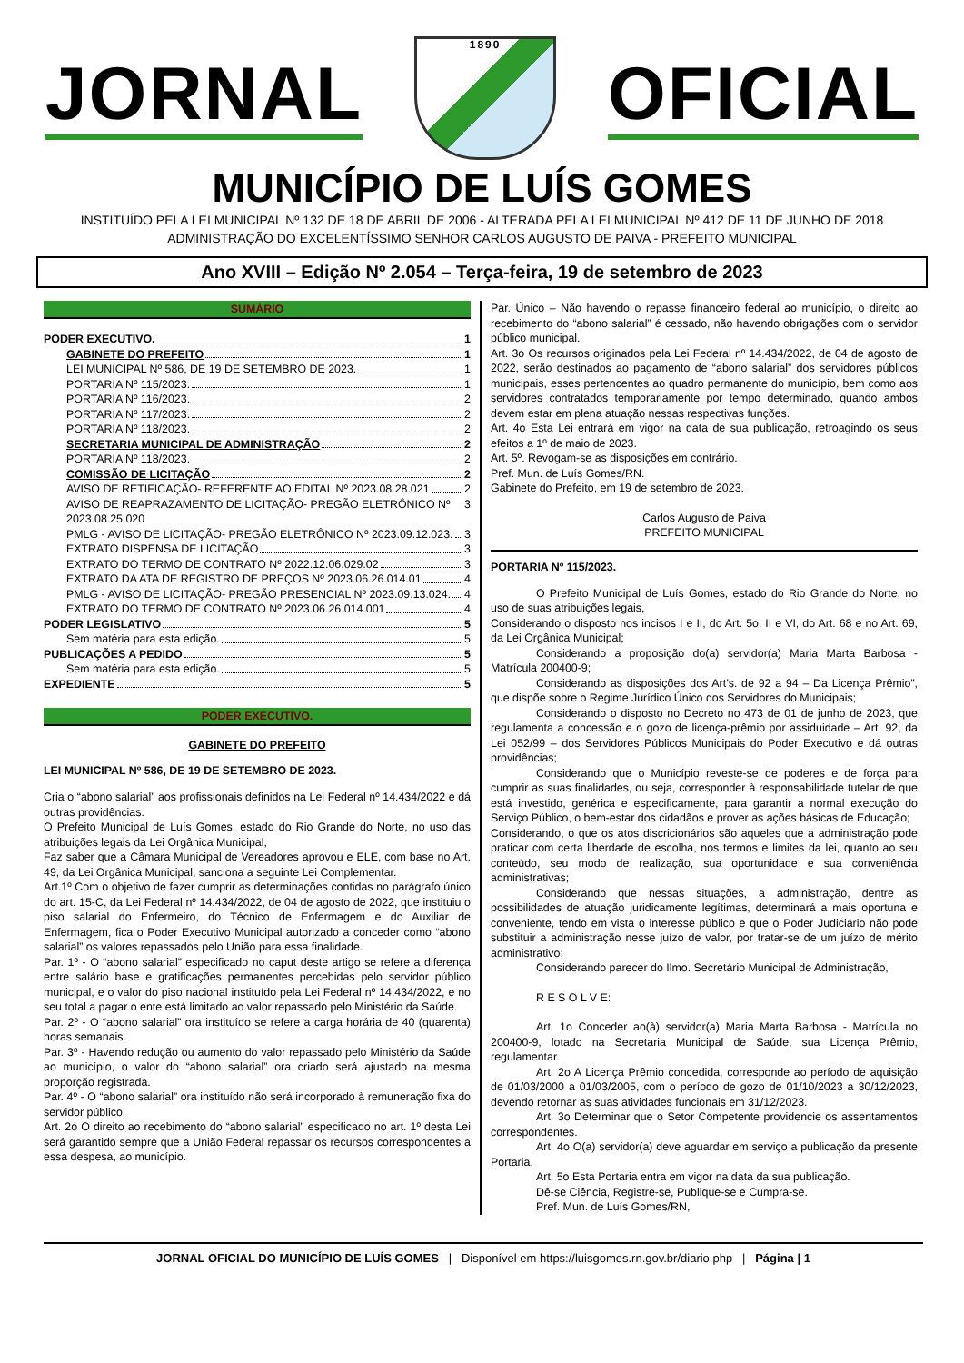JORNAL
1890
OFICIAL
MUNICÍPIO DE LUÍS GOMES
INSTITUÍDO PELA LEI MUNICIPAL Nº 132 DE 18 DE ABRIL DE 2006 - ALTERADA PELA LEI MUNICIPAL Nº 412 DE 11 DE JUNHO DE 2018
ADMINISTRAÇÃO DO EXCELENTÍSSIMO SENHOR CARLOS AUGUSTO DE PAIVA - PREFEITO MUNICIPAL
Ano XVIII – Edição Nº 2.054 – Terça-feira, 19 de setembro de 2023
SUMÁRIO
PODER EXECUTIVO. 1
GABINETE DO PREFEITO 1
LEI MUNICIPAL Nº 586, DE 19 DE SETEMBRO DE 2023. 1
PORTARIA Nº 115/2023. 1
PORTARIA Nº 116/2023. 2
PORTARIA Nº 117/2023. 2
PORTARIA Nº 118/2023. 2
SECRETARIA MUNICIPAL DE ADMINISTRAÇÃO 2
PORTARIA Nº 118/2023. 2
COMISSÃO DE LICITAÇÃO 2
AVISO DE RETIFICAÇÃO- REFERENTE AO EDITAL Nº 2023.08.28.021 2
AVISO DE REAPRAZAMENTO DE LICITAÇÃO- PREGÃO ELETRÔNICO Nº 2023.08.25.020 3
PMLG - AVISO DE LICITAÇÃO- PREGÃO ELETRÔNICO Nº 2023.09.12.023. 3
EXTRATO DISPENSA DE LICITAÇÃO 3
EXTRATO DO TERMO DE CONTRATO Nº 2022.12.06.029.02 3
EXTRATO DA ATA DE REGISTRO DE PREÇOS Nº 2023.06.26.014.01 4
PMLG - AVISO DE LICITAÇÃO- PREGÃO PRESENCIAL Nº 2023.09.13.024. 4
EXTRATO DO TERMO DE CONTRATO Nº 2023.06.26.014.001 4
PODER LEGISLATIVO 5
Sem matéria para esta edição. 5
PUBLICAÇÕES A PEDIDO 5
Sem matéria para esta edição. 5
EXPEDIENTE 5
PODER EXECUTIVO.
GABINETE DO PREFEITO
LEI MUNICIPAL Nº 586, DE 19 DE SETEMBRO DE 2023.
Cria o “abono salarial” aos profissionais definidos na Lei Federal nº 14.434/2022 e dá outras providências.
O Prefeito Municipal de Luís Gomes, estado do Rio Grande do Norte, no uso das atribuições legais da Lei Orgânica Municipal,
Faz saber que a Câmara Municipal de Vereadores aprovou e ELE, com base no Art. 49, da Lei Orgânica Municipal, sanciona a seguinte Lei Complementar.
Art.1º Com o objetivo de fazer cumprir as determinações contidas no parágrafo único do art. 15-C, da Lei Federal nº 14.434/2022, de 04 de agosto de 2022, que instituiu o piso salarial do Enfermeiro, do Técnico de Enfermagem e do Auxiliar de Enfermagem, fica o Poder Executivo Municipal autorizado a conceder como “abono salarial” os valores repassados pelo União para essa finalidade.
Par. 1º - O “abono salarial” especificado no caput deste artigo se refere a diferença entre salário base e gratificações permanentes percebidas pelo servidor público municipal, e o valor do piso nacional instituído pela Lei Federal nº 14.434/2022, e no seu total a pagar o ente está limitado ao valor repassado pelo Ministério da Saúde.
Par. 2º - O “abono salarial” ora instituído se refere a carga horária de 40 (quarenta) horas semanais.
Par. 3º - Havendo redução ou aumento do valor repassado pelo Ministério da Saúde ao município, o valor do “abono salarial” ora criado será ajustado na mesma proporção registrada.
Par. 4º - O “abono salarial” ora instituído não será incorporado à remuneração fixa do servidor público.
Art. 2o O direito ao recebimento do “abono salarial” especificado no art. 1º desta Lei será garantido sempre que a União Federal repassar os recursos correspondentes a essa despesa, ao município.
Par. Único – Não havendo o repasse financeiro federal ao município, o direito ao recebimento do “abono salarial” é cessado, não havendo obrigações com o servidor público municipal.
Art. 3o Os recursos originados pela Lei Federal nº 14.434/2022, de 04 de agosto de 2022, serão destinados ao pagamento de “abono salarial” dos servidores públicos municipais, esses pertencentes ao quadro permanente do município, bem como aos servidores contratados temporariamente por tempo determinado, quando ambos devem estar em plena atuação nessas respectivas funções.
Art. 4o Esta Lei entrará em vigor na data de sua publicação, retroagindo os seus efeitos a 1º de maio de 2023.
Art. 5º. Revogam-se as disposições em contrário.
Pref. Mun. de Luís Gomes/RN.
Gabinete do Prefeito, em 19 de setembro de 2023.
Carlos Augusto de Paiva
PREFEITO MUNICIPAL
PORTARIA Nº 115/2023.
O Prefeito Municipal de Luís Gomes, estado do Rio Grande do Norte, no uso de suas atribuições legais,
Considerando o disposto nos incisos I e II, do Art. 5o. II e VI, do Art. 68 e no Art. 69, da Lei Orgânica Municipal;
Considerando a proposição do(a) servidor(a) Maria Marta Barbosa - Matrícula 200400-9;
Considerando as disposições dos Art’s. de 92 a 94 – Da Licença Prêmio”, que dispõe sobre o Regime Jurídico Único dos Servidores do Municipais;
Considerando o disposto no Decreto no 473 de 01 de junho de 2023, que regulamenta a concessão e o gozo de licença-prêmio por assiduidade – Art. 92, da Lei 052/99 – dos Servidores Públicos Municipais do Poder Executivo e dá outras providências;
Considerando que o Município reveste-se de poderes e de força para cumprir as suas finalidades, ou seja, corresponder à responsabilidade tutelar de que está investido, genérica e especificamente, para garantir a normal execução do Serviço Público, o bem-estar dos cidadãos e prover as ações básicas de Educação;
Considerando, o que os atos discricionários são aqueles que a administração pode praticar com certa liberdade de escolha, nos termos e limites da lei, quanto ao seu conteúdo, seu modo de realização, sua oportunidade e sua conveniência administrativas;
Considerando que nessas situações, a administração, dentre as possibilidades de atuação juridicamente legítimas, determinará a mais oportuna e conveniente, tendo em vista o interesse público e que o Poder Judiciário não pode substituir a administração nesse juízo de valor, por tratar-se de um juízo de mérito administrativo;
Considerando parecer do Ilmo. Secretário Municipal de Administração,
R E S O L V E:
Art. 1o Conceder ao(à) servidor(a) Maria Marta Barbosa - Matrícula no 200400-9, lotado na Secretaria Municipal de Saúde, sua Licença Prêmio, regulamentar.
Art. 2o A Licença Prêmio concedida, corresponde ao período de aquisição de 01/03/2000 a 01/03/2005, com o período de gozo de 01/10/2023 a 30/12/2023, devendo retornar as suas atividades funcionais em 31/12/2023.
Art. 3o Determinar que o Setor Competente providencie os assentamentos correspondentes.
Art. 4o O(a) servidor(a) deve aguardar em serviço a publicação da presente Portaria.
Art. 5o Esta Portaria entra em vigor na data da sua publicação.
Dê-se Ciência, Registre-se, Publique-se e Cumpra-se.
Pref. Mun. de Luís Gomes/RN,
JORNAL OFICIAL DO MUNICÍPIO DE LUÍS GOMES | Disponível em https://luisgomes.rn.gov.br/diario.php | Página | 1